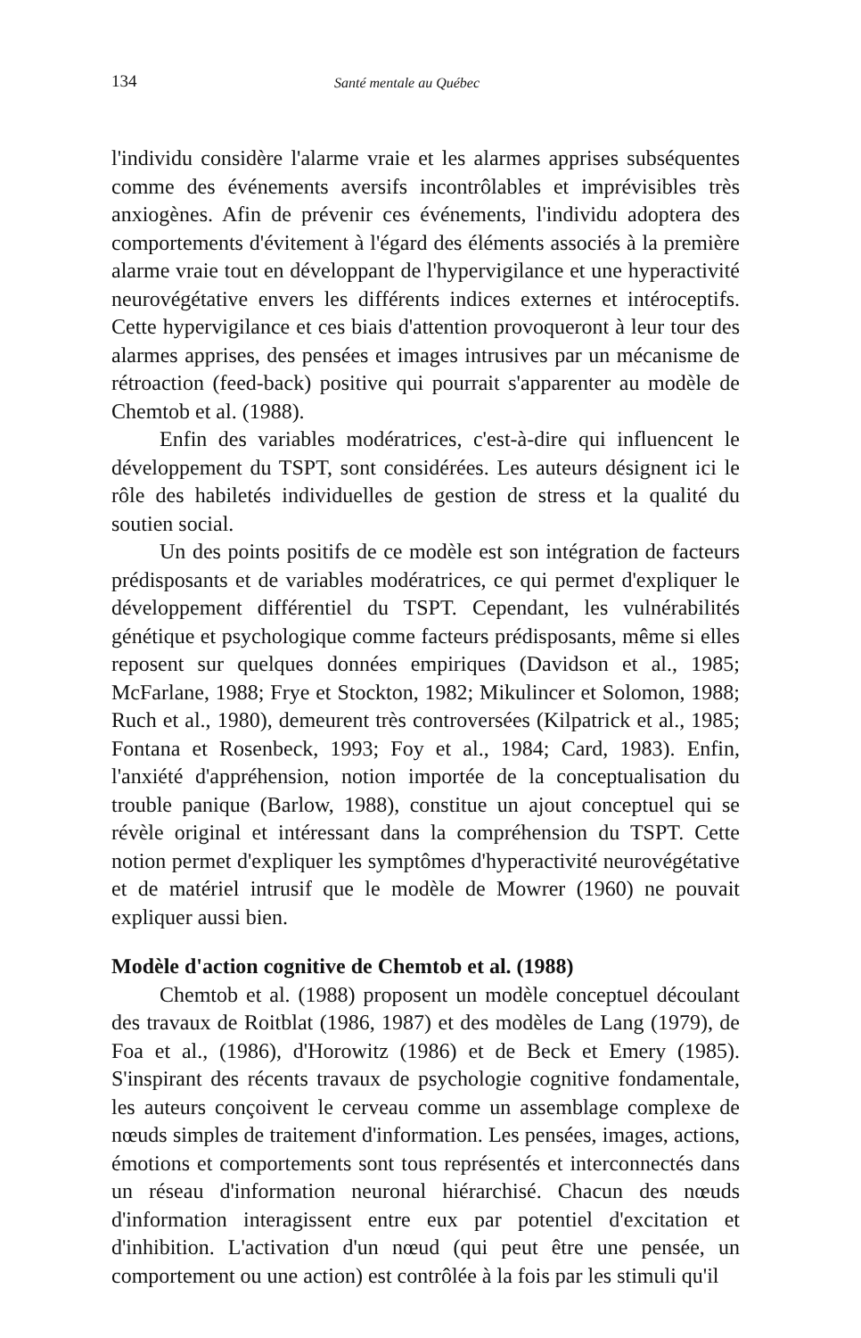134 Santé mentale au Québec
l'individu considère l'alarme vraie et les alarmes apprises subséquentes comme des événements aversifs incontrôlables et imprévisibles très anxiogènes. Afin de prévenir ces événements, l'individu adoptera des comportements d'évitement à l'égard des éléments associés à la première alarme vraie tout en développant de l'hypervigilance et une hyperactivité neurovégétative envers les différents indices externes et intéroceptifs. Cette hypervigilance et ces biais d'attention provoqueront à leur tour des alarmes apprises, des pensées et images intrusives par un mécanisme de rétroaction (feed-back) positive qui pourrait s'apparenter au modèle de Chemtob et al. (1988).
Enfin des variables modératrices, c'est-à-dire qui influencent le développement du TSPT, sont considérées. Les auteurs désignent ici le rôle des habiletés individuelles de gestion de stress et la qualité du soutien social.
Un des points positifs de ce modèle est son intégration de facteurs prédisposants et de variables modératrices, ce qui permet d'expliquer le développement différentiel du TSPT. Cependant, les vulnérabilités génétique et psychologique comme facteurs prédisposants, même si elles reposent sur quelques données empiriques (Davidson et al., 1985; McFarlane, 1988; Frye et Stockton, 1982; Mikulincer et Solomon, 1988; Ruch et al., 1980), demeurent très controversées (Kilpatrick et al., 1985; Fontana et Rosenbeck, 1993; Foy et al., 1984; Card, 1983). Enfin, l'anxiété d'appréhension, notion importée de la conceptualisation du trouble panique (Barlow, 1988), constitue un ajout conceptuel qui se révèle original et intéressant dans la compréhension du TSPT. Cette notion permet d'expliquer les symptômes d'hyperactivité neurovégétative et de matériel intrusif que le modèle de Mowrer (1960) ne pouvait expliquer aussi bien.
Modèle d'action cognitive de Chemtob et al. (1988)
Chemtob et al. (1988) proposent un modèle conceptuel découlant des travaux de Roitblat (1986, 1987) et des modèles de Lang (1979), de Foa et al., (1986), d'Horowitz (1986) et de Beck et Emery (1985). S'inspirant des récents travaux de psychologie cognitive fondamentale, les auteurs conçoivent le cerveau comme un assemblage complexe de nœuds simples de traitement d'information. Les pensées, images, actions, émotions et comportements sont tous représentés et interconnectés dans un réseau d'information neuronal hiérarchisé. Chacun des nœuds d'information interagissent entre eux par potentiel d'excitation et d'inhibition. L'activation d'un nœud (qui peut être une pensée, un comportement ou une action) est contrôlée à la fois par les stimuli qu'il